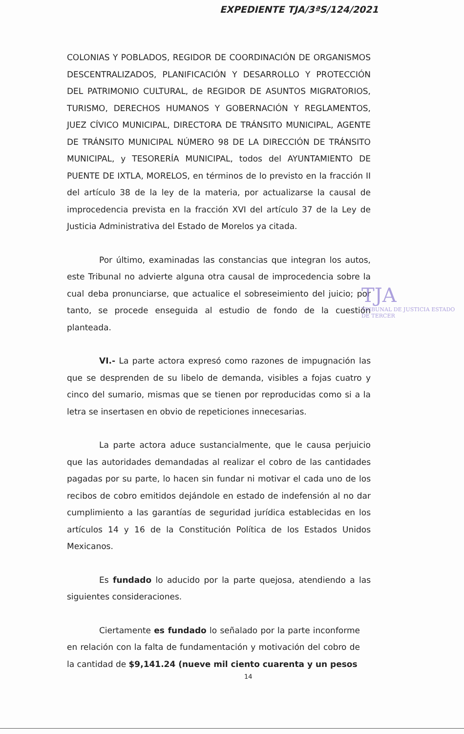EXPEDIENTE TJA/3ªS/124/2021
COLONIAS Y POBLADOS, REGIDOR DE COORDINACIÓN DE ORGANISMOS DESCENTRALIZADOS, PLANIFICACIÓN Y DESARROLLO Y PROTECCIÓN DEL PATRIMONIO CULTURAL, de REGIDOR DE ASUNTOS MIGRATORIOS, TURISMO, DERECHOS HUMANOS Y GOBERNACIÓN Y REGLAMENTOS, JUEZ CÍVICO MUNICIPAL, DIRECTORA DE TRÁNSITO MUNICIPAL, AGENTE DE TRÁNSITO MUNICIPAL NÚMERO 98 DE LA DIRECCIÓN DE TRÁNSITO MUNICIPAL, y TESORERÍA MUNICIPAL, todos del AYUNTAMIENTO DE PUENTE DE IXTLA, MORELOS, en términos de lo previsto en la fracción II del artículo 38 de la ley de la materia, por actualizarse la causal de improcedencia prevista en la fracción XVI del artículo 37 de la Ley de Justicia Administrativa del Estado de Morelos ya citada.
Por último, examinadas las constancias que integran los autos, este Tribunal no advierte alguna otra causal de improcedencia sobre la cual deba pronunciarse, que actualice el sobreseimiento del juicio; por tanto, se procede enseguida al estudio de fondo de la cuestión planteada.
VI.- La parte actora expresó como razones de impugnación las que se desprenden de su libelo de demanda, visibles a fojas cuatro y cinco del sumario, mismas que se tienen por reproducidas como si a la letra se insertasen en obvio de repeticiones innecesarias.
La parte actora aduce sustancialmente, que le causa perjuicio que las autoridades demandadas al realizar el cobro de las cantidades pagadas por su parte, lo hacen sin fundar ni motivar el cada uno de los recibos de cobro emitidos dejándole en estado de indefensión al no dar cumplimiento a las garantías de seguridad jurídica establecidas en los artículos 14 y 16 de la Constitución Política de los Estados Unidos Mexicanos.
Es fundado lo aducido por la parte quejosa, atendiendo a las siguientes consideraciones.
Ciertamente es fundado lo señalado por la parte inconforme en relación con la falta de fundamentación y motivación del cobro de la cantidad de $9,141.24 (nueve mil ciento cuarenta y un pesos
TJA
TRIBUNAL DE JUSTICIA ESTADO DE TERCER
14